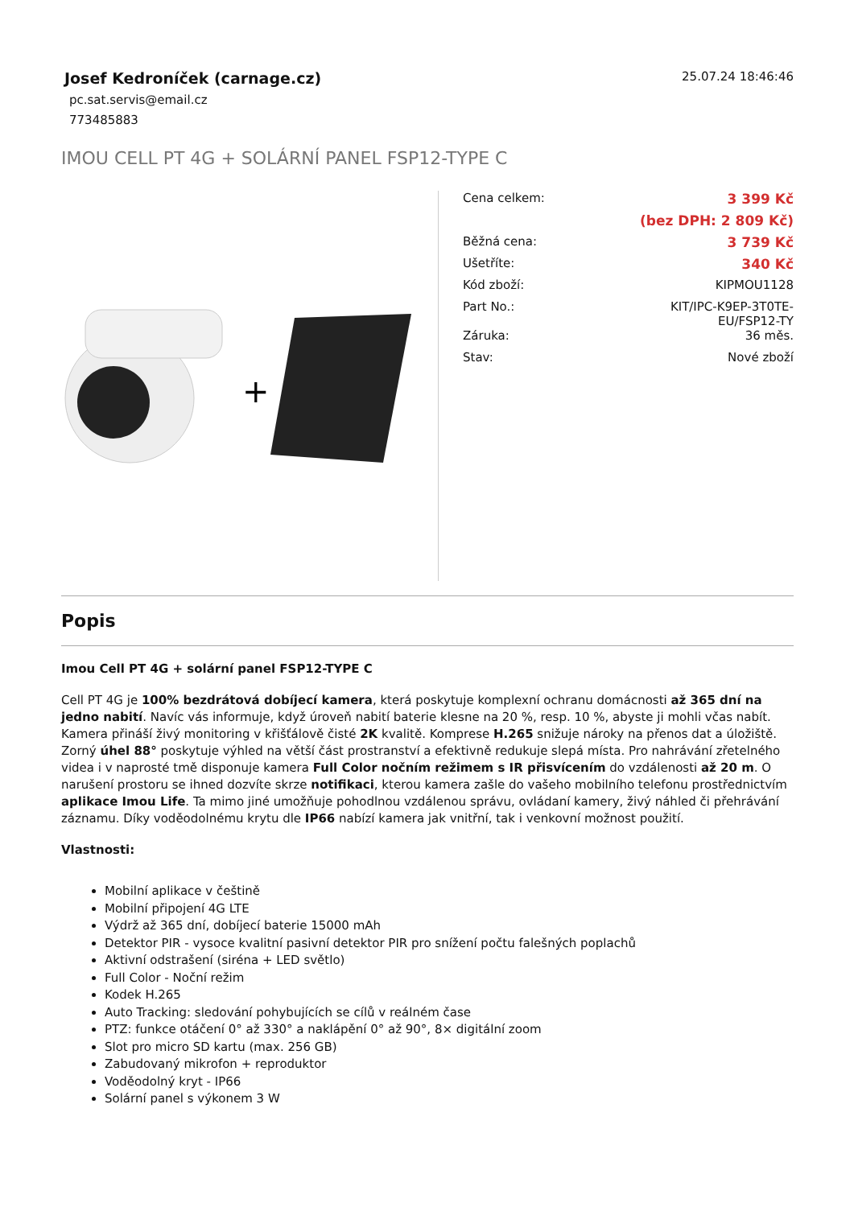Josef Kedroníček (carnage.cz)
pc.sat.servis@email.cz
773485883
25.07.24 18:46:46
IMOU CELL PT 4G + SOLÁRNÍ PANEL FSP12-TYPE C
+
| Cena celkem: | 3 399 Kč |
| | (bez DPH: 2 809 Kč) |
| Běžná cena: | 3 739 Kč |
| Ušetříte: | 340 Kč |
| Kód zboží: | KIPMOU1128 |
| Part No.: | KIT/IPC-K9EP-3T0TE- EU/FSP12-TY |
| Záruka: | 36 měs. |
| Stav: | Nové zboží |
Popis
Imou Cell PT 4G + solární panel FSP12-TYPE C
Cell PT 4G je 100% bezdrátová dobíjecí kamera, která poskytuje komplexní ochranu domácnosti až 365 dní na jedno nabití. Navíc vás informuje, když úroveň nabití baterie klesne na 20 %, resp. 10 %, abyste ji mohli včas nabít. Kamera přináší živý monitoring v křišťálově čisté 2K kvalitě. Komprese H.265 snižuje nároky na přenos dat a úložiště. Zorný úhel 88° poskytuje výhled na větší část prostranství a efektivně redukuje slepá místa. Pro nahrávání zřetelného videa i v naprosté tmě disponuje kamera Full Color nočním režimem s IR přisvícením do vzdálenosti až 20 m. O narušení prostoru se ihned dozvíte skrze notifikaci, kterou kamera zašle do vašeho mobilního telefonu prostřednictvím aplikace Imou Life. Ta mimo jiné umožňuje pohodlnou vzdálenou správu, ovládaní kamery, živý náhled či přehrávání záznamu. Díky voděodolnému krytu dle IP66 nabízí kamera jak vnitřní, tak i venkovní možnost použití.
Vlastnosti:
Mobilní aplikace v češtině
Mobilní připojení 4G LTE
Výdrž až 365 dní, dobíjecí baterie 15000 mAh
Detektor PIR - vysoce kvalitní pasivní detektor PIR pro snížení počtu falešných poplachů
Aktivní odstrašení (siréna + LED světlo)
Full Color - Noční režim
Kodek H.265
Auto Tracking: sledování pohybujících se cílů v reálném čase
PTZ: funkce otáčení 0° až 330° a naklápění 0° až 90°, 8× digitální zoom
Slot pro micro SD kartu (max. 256 GB)
Zabudovaný mikrofon + reproduktor
Voděodolný kryt - IP66
Solární panel s výkonem 3 W